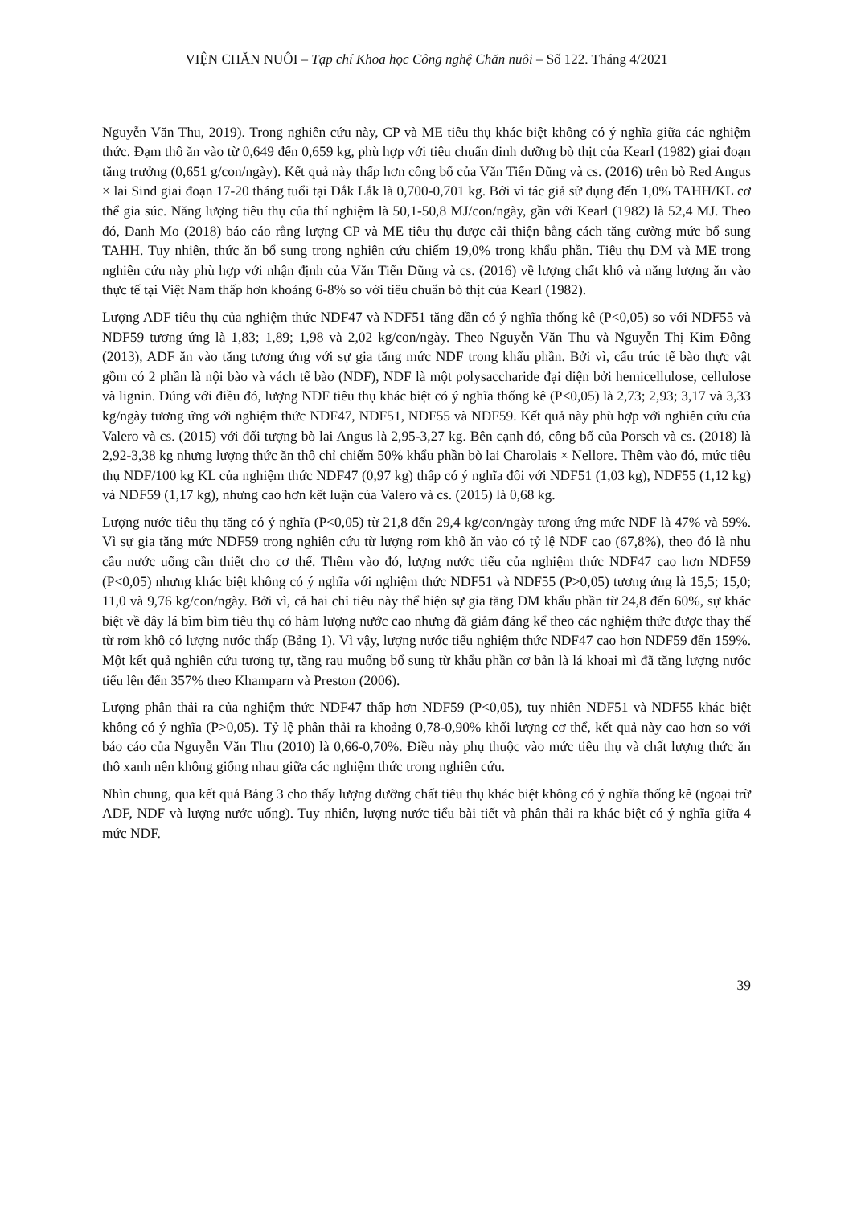VIỆN CHĂN NUÔI – Tạp chí Khoa học Công nghệ Chăn nuôi – Số 122. Tháng 4/2021
Nguyễn Văn Thu, 2019). Trong nghiên cứu này, CP và ME tiêu thụ khác biệt không có ý nghĩa giữa các nghiệm thức. Đạm thô ăn vào từ 0,649 đến 0,659 kg, phù hợp với tiêu chuẩn dinh dưỡng bò thịt của Kearl (1982) giai đoạn tăng trưởng (0,651 g/con/ngày). Kết quả này thấp hơn công bố của Văn Tiến Dũng và cs. (2016) trên bò Red Angus × lai Sind giai đoạn 17-20 tháng tuổi tại Đắk Lắk là 0,700-0,701 kg. Bởi vì tác giả sử dụng đến 1,0% TAHH/KL cơ thể gia súc. Năng lượng tiêu thụ của thí nghiệm là 50,1-50,8 MJ/con/ngày, gần với Kearl (1982) là 52,4 MJ. Theo đó, Danh Mo (2018) báo cáo rằng lượng CP và ME tiêu thụ được cải thiện bằng cách tăng cường mức bổ sung TAHH. Tuy nhiên, thức ăn bổ sung trong nghiên cứu chiếm 19,0% trong khẩu phần. Tiêu thụ DM và ME trong nghiên cứu này phù hợp với nhận định của Văn Tiến Dũng và cs. (2016) về lượng chất khô và năng lượng ăn vào thực tế tại Việt Nam thấp hơn khoảng 6-8% so với tiêu chuẩn bò thịt của Kearl (1982).
Lượng ADF tiêu thụ của nghiệm thức NDF47 và NDF51 tăng dần có ý nghĩa thống kê (P<0,05) so với NDF55 và NDF59 tương ứng là 1,83; 1,89; 1,98 và 2,02 kg/con/ngày. Theo Nguyễn Văn Thu và Nguyễn Thị Kim Đông (2013), ADF ăn vào tăng tương ứng với sự gia tăng mức NDF trong khẩu phần. Bởi vì, cấu trúc tế bào thực vật gồm có 2 phần là nội bào và vách tế bào (NDF), NDF là một polysaccharide đại diện bởi hemicellulose, cellulose và lignin. Đúng với điều đó, lượng NDF tiêu thụ khác biệt có ý nghĩa thống kê (P<0,05) là 2,73; 2,93; 3,17 và 3,33 kg/ngày tương ứng với nghiệm thức NDF47, NDF51, NDF55 và NDF59. Kết quả này phù hợp với nghiên cứu của Valero và cs. (2015) với đối tượng bò lai Angus là 2,95-3,27 kg. Bên cạnh đó, công bố của Porsch và cs. (2018) là 2,92-3,38 kg nhưng lượng thức ăn thô chỉ chiếm 50% khẩu phần bò lai Charolais × Nellore. Thêm vào đó, mức tiêu thụ NDF/100 kg KL của nghiệm thức NDF47 (0,97 kg) thấp có ý nghĩa đối với NDF51 (1,03 kg), NDF55 (1,12 kg) và NDF59 (1,17 kg), nhưng cao hơn kết luận của Valero và cs. (2015) là 0,68 kg.
Lượng nước tiêu thụ tăng có ý nghĩa (P<0,05) từ 21,8 đến 29,4 kg/con/ngày tương ứng mức NDF là 47% và 59%. Vì sự gia tăng mức NDF59 trong nghiên cứu từ lượng rơm khô ăn vào có tỷ lệ NDF cao (67,8%), theo đó là nhu cầu nước uống cần thiết cho cơ thể. Thêm vào đó, lượng nước tiểu của nghiệm thức NDF47 cao hơn NDF59 (P<0,05) nhưng khác biệt không có ý nghĩa với nghiệm thức NDF51 và NDF55 (P>0,05) tương ứng là 15,5; 15,0; 11,0 và 9,76 kg/con/ngày. Bởi vì, cả hai chỉ tiêu này thể hiện sự gia tăng DM khẩu phần từ 24,8 đến 60%, sự khác biệt về dây lá bìm bìm tiêu thụ có hàm lượng nước cao nhưng đã giảm đáng kể theo các nghiệm thức được thay thế từ rơm khô có lượng nước thấp (Bảng 1). Vì vậy, lượng nước tiểu nghiệm thức NDF47 cao hơn NDF59 đến 159%. Một kết quả nghiên cứu tương tự, tăng rau muống bổ sung từ khẩu phần cơ bản là lá khoai mì đã tăng lượng nước tiểu lên đến 357% theo Khamparn và Preston (2006).
Lượng phân thải ra của nghiệm thức NDF47 thấp hơn NDF59 (P<0,05), tuy nhiên NDF51 và NDF55 khác biệt không có ý nghĩa (P>0,05). Tỷ lệ phân thải ra khoảng 0,78-0,90% khối lượng cơ thể, kết quả này cao hơn so với báo cáo của Nguyễn Văn Thu (2010) là 0,66-0,70%. Điều này phụ thuộc vào mức tiêu thụ và chất lượng thức ăn thô xanh nên không giống nhau giữa các nghiệm thức trong nghiên cứu.
Nhìn chung, qua kết quả Bảng 3 cho thấy lượng dưỡng chất tiêu thụ khác biệt không có ý nghĩa thống kê (ngoại trừ ADF, NDF và lượng nước uống). Tuy nhiên, lượng nước tiểu bài tiết và phân thải ra khác biệt có ý nghĩa giữa 4 mức NDF.
39